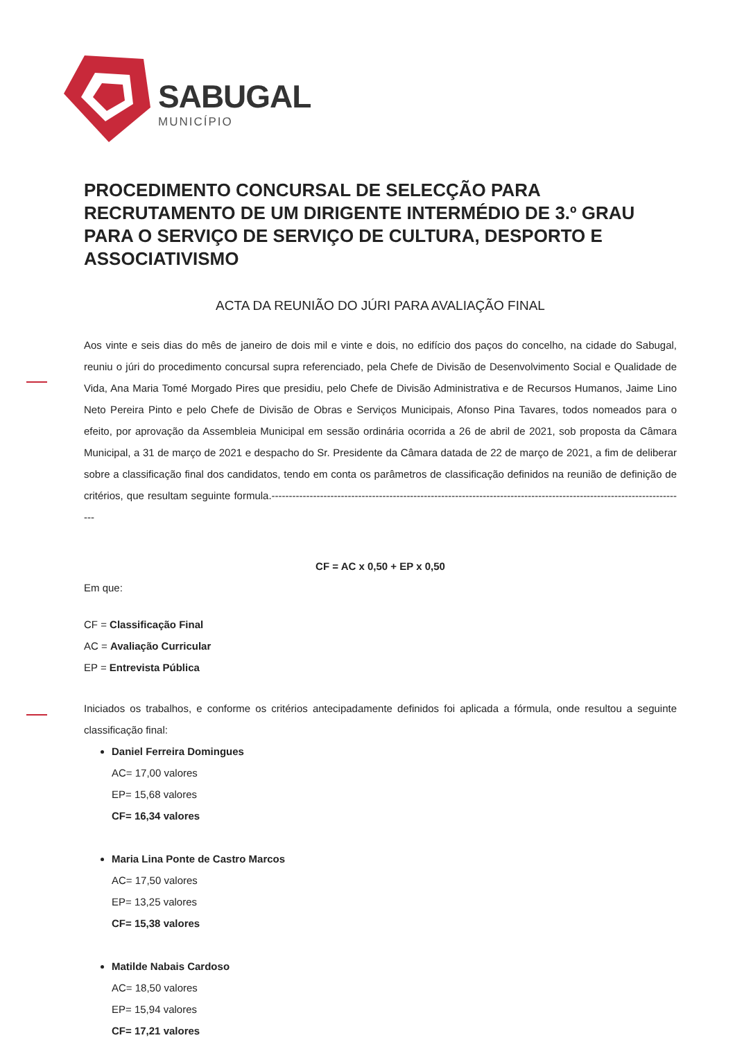SABUGAL
MUNICÍPIO
PROCEDIMENTO CONCURSAL DE SELECÇÃO PARA RECRUTAMENTO DE UM DIRIGENTE INTERMÉDIO DE 3.º GRAU PARA O SERVIÇO DE SERVIÇO DE CULTURA, DESPORTO E ASSOCIATIVISMO
ACTA DA REUNIÃO DO JÚRI PARA AVALIAÇÃO FINAL
Aos vinte e seis dias do mês de janeiro de dois mil e vinte e dois, no edifício dos paços do concelho, na cidade do Sabugal, reuniu o júri do procedimento concursal supra referenciado, pela Chefe de Divisão de Desenvolvimento Social e Qualidade de Vida, Ana Maria Tomé Morgado Pires que presidiu, pelo Chefe de Divisão Administrativa e de Recursos Humanos, Jaime Lino Neto Pereira Pinto e pelo Chefe de Divisão de Obras e Serviços Municipais, Afonso Pina Tavares, todos nomeados para o efeito, por aprovação da Assembleia Municipal em sessão ordinária ocorrida a 26 de abril de 2021, sob proposta da Câmara Municipal, a 31 de março de 2021 e despacho do Sr. Presidente da Câmara datada de 22 de março de 2021, a fim de deliberar sobre a classificação final dos candidatos, tendo em conta os parâmetros de classificação definidos na reunião de definição de critérios, que resultam seguinte formula.------------------------------------------------------------------------------------------------------------------------
CF = AC x 0,50 + EP x 0,50
Em que:
CF = Classificação Final
AC = Avaliação Curricular
EP = Entrevista Pública
Iniciados os trabalhos, e conforme os critérios antecipadamente definidos foi aplicada a fórmula, onde resultou a seguinte classificação final:
Daniel Ferreira Domingues
AC= 17,00 valores
EP= 15,68 valores
CF= 16,34 valores
Maria Lina Ponte de Castro Marcos
AC= 17,50 valores
EP= 13,25 valores
CF= 15,38 valores
Matilde Nabais Cardoso
AC= 18,50 valores
EP= 15,94 valores
CF= 17,21 valores